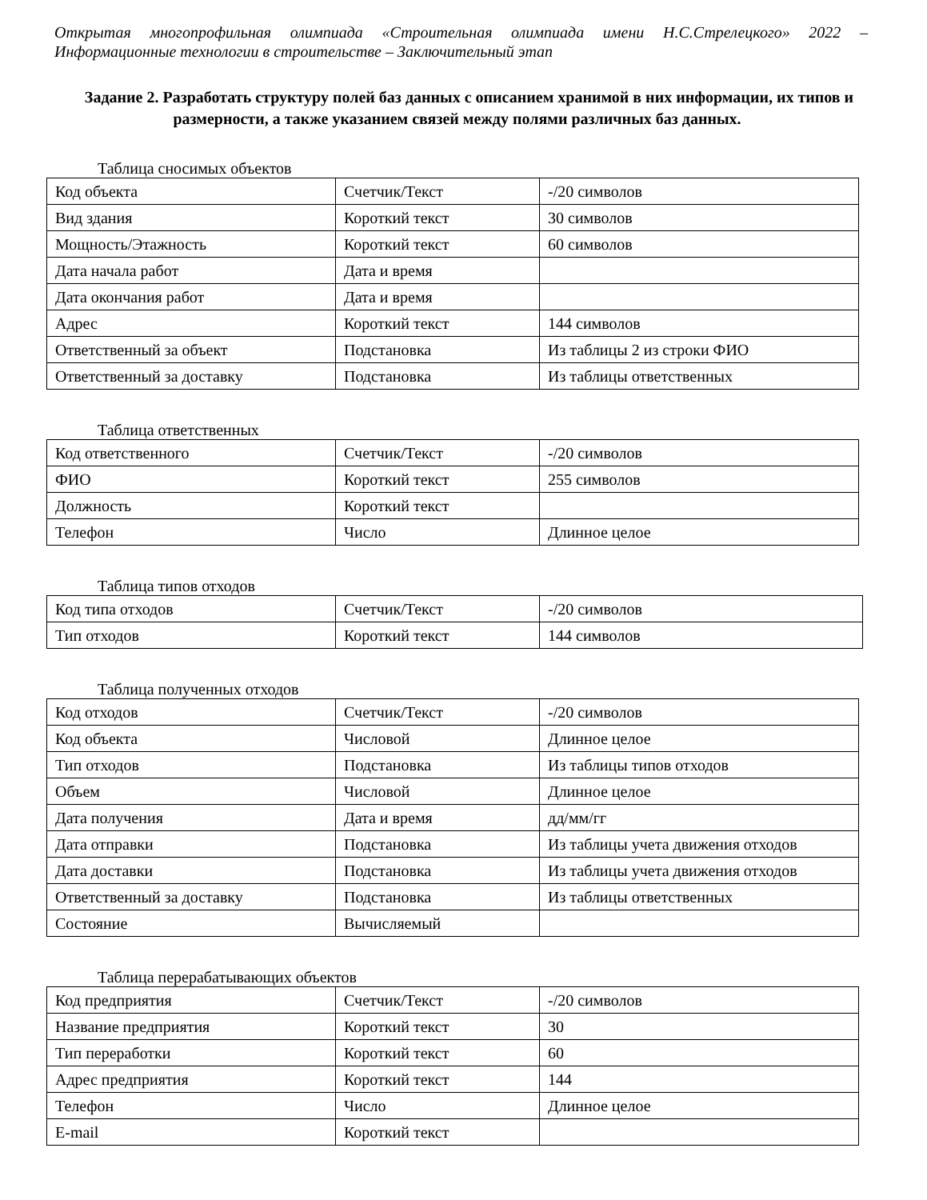Открытая многопрофильная олимпиада «Строительная олимпиада имени Н.С.Стрелецкого» 2022 – Информационные технологии в строительстве – Заключительный этап
Задание 2. Разработать структуру полей баз данных с описанием хранимой в них информации, их типов и размерности, а также указанием связей между полями различных баз данных.
Таблица сносимых объектов
| Код объекта | Счетчик/Текст | -/20 символов |
| Вид здания | Короткий текст | 30 символов |
| Мощность/Этажность | Короткий текст | 60 символов |
| Дата начала работ | Дата и время | |
| Дата окончания работ | Дата и время | |
| Адрес | Короткий текст | 144 символов |
| Ответственный за объект | Подстановка | Из таблицы 2 из строки ФИО |
| Ответственный за доставку | Подстановка | Из таблицы ответственных |
Таблица ответственных
| Код ответственного | Счетчик/Текст | -/20 символов |
| ФИО | Короткий текст | 255 символов |
| Должность | Короткий текст | |
| Телефон | Число | Длинное целое |
Таблица типов отходов
| Код типа отходов | Счетчик/Текст | -/20 символов |
| Тип отходов | Короткий текст | 144 символов |
Таблица полученных отходов
| Код отходов | Счетчик/Текст | -/20 символов |
| Код объекта | Числовой | Длинное целое |
| Тип отходов | Подстановка | Из таблицы типов отходов |
| Объем | Числовой | Длинное целое |
| Дата получения | Дата и время | дд/мм/гг |
| Дата отправки | Подстановка | Из таблицы учета движения отходов |
| Дата доставки | Подстановка | Из таблицы учета движения отходов |
| Ответственный за доставку | Подстановка | Из таблицы ответственных |
| Состояние | Вычисляемый | |
Таблица перерабатывающих объектов
| Код предприятия | Счетчик/Текст | -/20 символов |
| Название предприятия | Короткий текст | 30 |
| Тип переработки | Короткий текст | 60 |
| Адрес предприятия | Короткий текст | 144 |
| Телефон | Число | Длинное целое |
| E-mail | Короткий текст | |